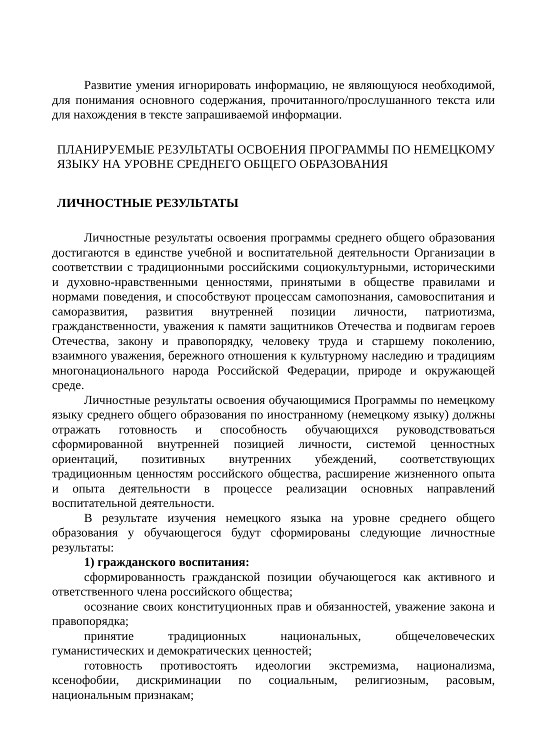Развитие умения игнорировать информацию, не являющуюся необходимой, для понимания основного содержания, прочитанного/прослушанного текста или для нахождения в тексте запрашиваемой информации.
ПЛАНИРУЕМЫЕ РЕЗУЛЬТАТЫ ОСВОЕНИЯ ПРОГРАММЫ ПО НЕМЕЦКОМУ ЯЗЫКУ НА УРОВНЕ СРЕДНЕГО ОБЩЕГО ОБРАЗОВАНИЯ
ЛИЧНОСТНЫЕ РЕЗУЛЬТАТЫ
Личностные результаты освоения программы среднего общего образования достигаются в единстве учебной и воспитательной деятельности Организации в соответствии с традиционными российскими социокультурными, историческими и духовно-нравственными ценностями, принятыми в обществе правилами и нормами поведения, и способствуют процессам самопознания, самовоспитания и саморазвития, развития внутренней позиции личности, патриотизма, гражданственности, уважения к памяти защитников Отечества и подвигам героев Отечества, закону и правопорядку, человеку труда и старшему поколению, взаимного уважения, бережного отношения к культурному наследию и традициям многонационального народа Российской Федерации, природе и окружающей среде.
Личностные результаты освоения обучающимися Программы по немецкому языку среднего общего образования по иностранному (немецкому языку) должны отражать готовность и способность обучающихся руководствоваться сформированной внутренней позицией личности, системой ценностных ориентаций, позитивных внутренних убеждений, соответствующих традиционным ценностям российского общества, расширение жизненного опыта и опыта деятельности в процессе реализации основных направлений воспитательной деятельности.
В результате изучения немецкого языка на уровне среднего общего образования у обучающегося будут сформированы следующие личностные результаты:
1) гражданского воспитания:
сформированность гражданской позиции обучающегося как активного и ответственного члена российского общества;
осознание своих конституционных прав и обязанностей, уважение закона и правопорядка;
принятие традиционных национальных, общечеловеческих гуманистических и демократических ценностей;
готовность противостоять идеологии экстремизма, национализма, ксенофобии, дискриминации по социальным, религиозным, расовым, национальным признакам;